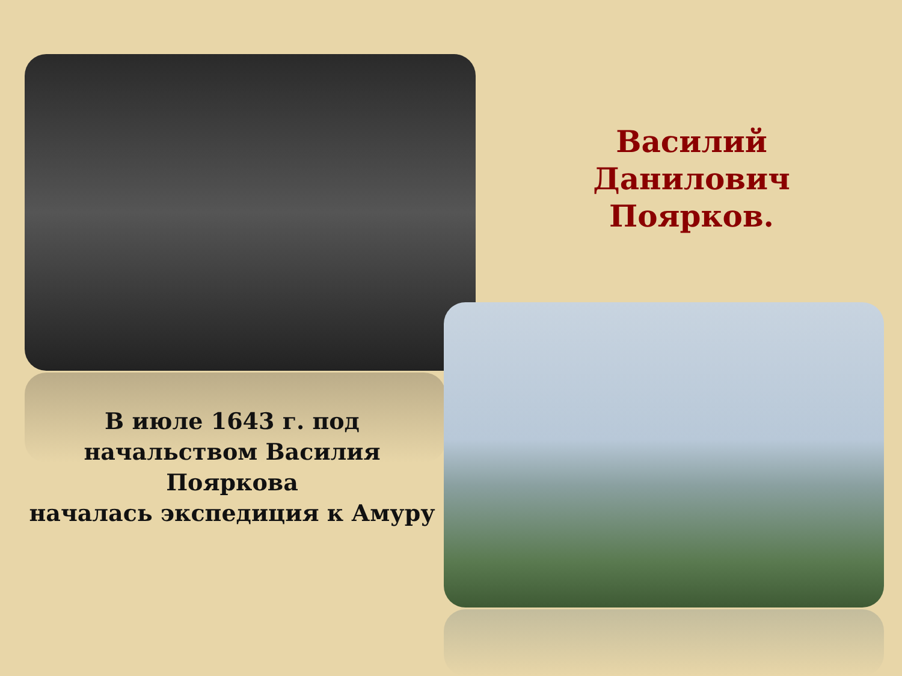Василий Данилович Поярков.
В июле 1643 г. под
начальством Василия
Пояркова
началась экспедиция к Амуру